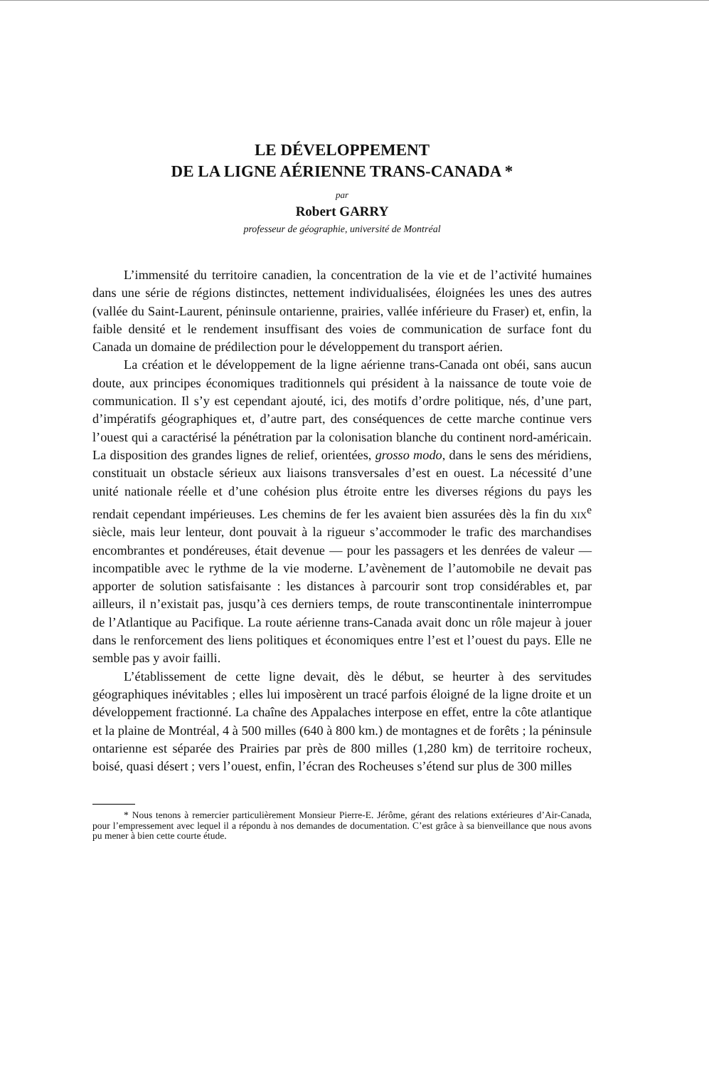LE DÉVELOPPEMENT
DE LA LIGNE AÉRIENNE TRANS-CANADA *
par
Robert GARRY
professeur de géographie, université de Montréal
L’immensité du territoire canadien, la concentration de la vie et de l’activité humaines dans une série de régions distinctes, nettement individualisées, éloignées les unes des autres (vallée du Saint-Laurent, péninsule ontarienne, prairies, vallée inférieure du Fraser) et, enfin, la faible densité et le rendement insuffisant des voies de communication de surface font du Canada un domaine de prédilection pour le développement du transport aérien.
La création et le développement de la ligne aérienne trans-Canada ont obéi, sans aucun doute, aux principes économiques traditionnels qui président à la naissance de toute voie de communication. Il s’y est cependant ajouté, ici, des motifs d’ordre politique, nés, d’une part, d’impératifs géographiques et, d’autre part, des conséquences de cette marche continue vers l’ouest qui a caractérisé la pénétration par la colonisation blanche du continent nord-américain. La disposition des grandes lignes de relief, orientées, grosso modo, dans le sens des méridiens, constituait un obstacle sérieux aux liaisons transversales d’est en ouest. La nécessité d’une unité nationale réelle et d’une cohésion plus étroite entre les diverses régions du pays les rendait cependant impérieuses. Les chemins de fer les avaient bien assurées dès la fin du xix<sup>e</sup> siècle, mais leur lenteur, dont pouvait à la rigueur s’accommoder le trafic des marchandises encombrantes et pondéreuses, était devenue — pour les passagers et les denrées de valeur — incompatible avec le rythme de la vie moderne. L’avènement de l’automobile ne devait pas apporter de solution satisfaisante : les distances à parcourir sont trop considérables et, par ailleurs, il n’existait pas, jusqu’à ces derniers temps, de route transcontinentale ininterrompue de l’Atlantique au Pacifique. La route aérienne trans-Canada avait donc un rôle majeur à jouer dans le renforcement des liens politiques et économiques entre l’est et l’ouest du pays. Elle ne semble pas y avoir failli.
L’établissement de cette ligne devait, dès le début, se heurter à des servitudes géographiques inévitables ; elles lui imposèrent un tracé parfois éloigné de la ligne droite et un développement fractionné. La chaîne des Appalaches interpose en effet, entre la côte atlantique et la plaine de Montréal, 4 à 500 milles (640 à 800 km.) de montagnes et de forêts ; la péninsule ontarienne est séparée des Prairies par près de 800 milles (1,280 km) de territoire rocheux, boisé, quasi désert ; vers l’ouest, enfin, l’écran des Rocheuses s’étend sur plus de 300 milles
* Nous tenons à remercier particulièrement Monsieur Pierre-E. Jérôme, gérant des relations extérieures d’Air-Canada, pour l’empressement avec lequel il a répondu à nos demandes de documentation. C’est grâce à sa bienveillance que nous avons pu mener à bien cette courte étude.